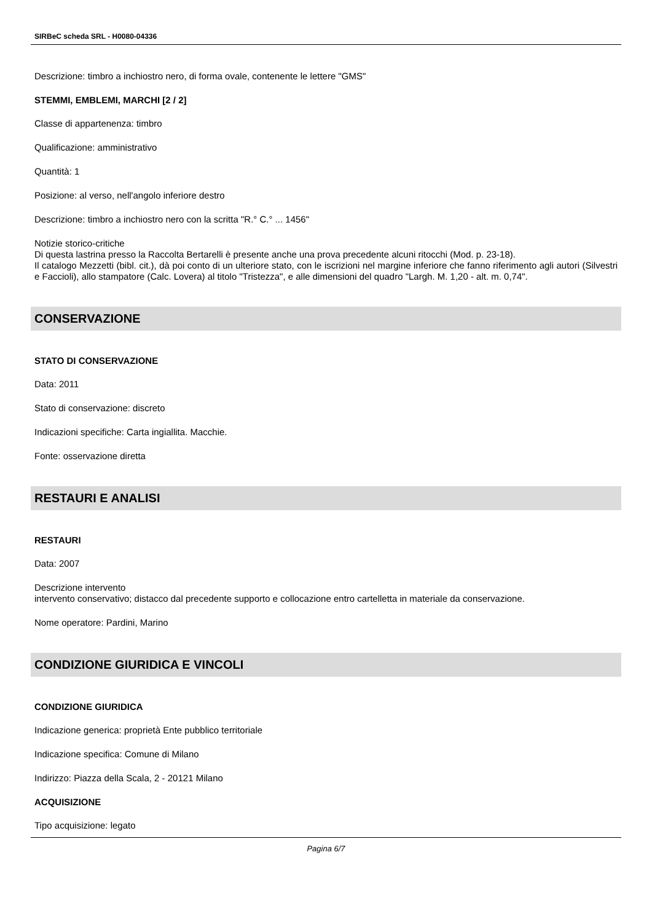SIRBeC scheda SRL - H0080-04336
Descrizione: timbro a inchiostro nero, di forma ovale, contenente le lettere "GMS"
STEMMI, EMBLEMI, MARCHI [2 / 2]
Classe di appartenenza: timbro
Qualificazione: amministrativo
Quantità: 1
Posizione: al verso, nell'angolo inferiore destro
Descrizione: timbro a inchiostro nero con la scritta "R.° C.° ... 1456"
Notizie storico-critiche
Di questa lastrina presso la Raccolta Bertarelli è presente anche una prova precedente alcuni ritocchi (Mod. p. 23-18).
Il catalogo Mezzetti (bibl. cit.), dà poi conto di un ulteriore stato, con le iscrizioni nel margine inferiore che fanno riferimento agli autori (Silvestri e Faccioli), allo stampatore (Calc. Lovera) al titolo "Tristezza", e alle dimensioni del quadro "Largh. M. 1,20 - alt. m. 0,74".
CONSERVAZIONE
STATO DI CONSERVAZIONE
Data: 2011
Stato di conservazione: discreto
Indicazioni specifiche: Carta ingiallita. Macchie.
Fonte: osservazione diretta
RESTAURI E ANALISI
RESTAURI
Data: 2007
Descrizione intervento
intervento conservativo; distacco dal precedente supporto e collocazione entro cartelletta in materiale da conservazione.
Nome operatore: Pardini, Marino
CONDIZIONE GIURIDICA E VINCOLI
CONDIZIONE GIURIDICA
Indicazione generica: proprietà Ente pubblico territoriale
Indicazione specifica: Comune di Milano
Indirizzo: Piazza della Scala, 2 - 20121 Milano
ACQUISIZIONE
Tipo acquisizione: legato
Pagina 6/7